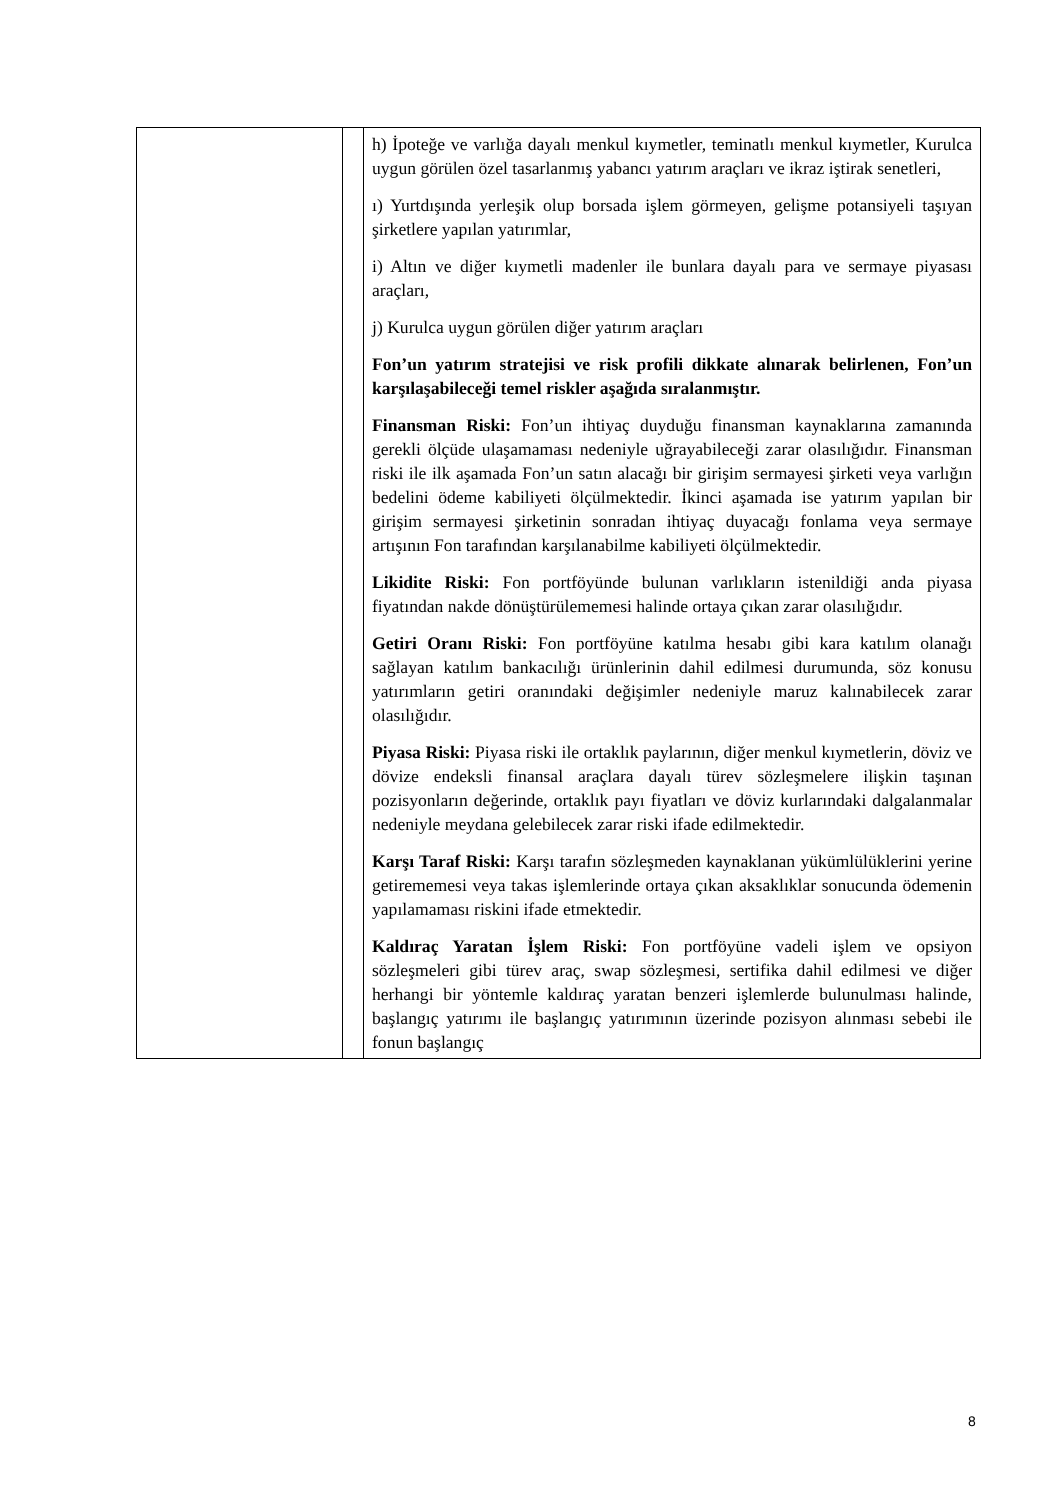| | | h) İpoteğe ve varlığa dayalı menkul kıymetler, teminatlı menkul kıymetler, Kurulca uygun görülen özel tasarlanmış yabancı yatırım araçları ve ikraz iştirak senetleri, ı) Yurtdışında yerleşik olup borsada işlem görmeyen, gelişme potansiyeli taşıyan şirketlere yapılan yatırımlar, i) Altın ve diğer kıymetli madenler ile bunlara dayalı para ve sermaye piyasası araçları, j) Kurulca uygun görülen diğer yatırım araçları Fon’un yatırım stratejisi ve risk profili dikkate alınarak belirlenen, Fon’un karşılaşabileceği temel riskler aşağıda sıralanmıştır. Finansman Riski: Fon’un ihtiyaç duyduğu finansman kaynaklarına zamanında gerekli ölçüde ulaşamaması nedeniyle uğrayabileceği zarar olasılığıdır. Finansman riski ile ilk aşamada Fon’un satın alacağı bir girişim sermayesi şirketi veya varlığın bedelini ödeme kabiliyeti ölçülmektedir. İkinci aşamada ise yatırım yapılan bir girişim sermayesi şirketinin sonradan ihtiyaç duyacağı fonlama veya sermaye artışının Fon tarafından karşılanabilme kabiliyeti ölçülmektedir. Likidite Riski: Fon portföyünde bulunan varlıkların istenildiği anda piyasa fiyatından nakde dönüştürülememesi halinde ortaya çıkan zarar olasılığıdır. Getiri Oranı Riski: Fon portföyüne katılma hesabı gibi kara katılım olanağı sağlayan katılım bankacılığı ürünlerinin dahil edilmesi durumunda, söz konusu yatırımların getiri oranındaki değişimler nedeniyle maruz kalınabilecek zarar olasılığıdır. Piyasa Riski: Piyasa riski ile ortaklık paylarının, diğer menkul kıymetlerin, döviz ve dövize endeksli finansal araçlara dayalı türev sözleşmelere ilişkin taşınan pozisyonların değerinde, ortaklık payı fiyatları ve döviz kurlarındaki dalgalanmalar nedeniyle meydana gelebilecek zarar riski ifade edilmektedir. Karşı Taraf Riski: Karşı tarafın sözleşmeden kaynaklanan yükümlülüklerini yerine getirememesi veya takas işlemlerinde ortaya çıkan aksaklıklar sonucunda ödemenin yapılamaması riskini ifade etmektedir. Kaldıraç Yaratan İşlem Riski: Fon portföyüne vadeli işlem ve opsiyon sözleşmeleri gibi türev araç, swap sözleşmesi, sertifika dahil edilmesi ve diğer herhangi bir yöntemle kaldıraç yaratan benzeri işlemlerde bulunulması halinde, başlangıç yatırımı ile başlangıç yatırımının üzerinde pozisyon alınması sebebi ile fonun başlangıç |
8